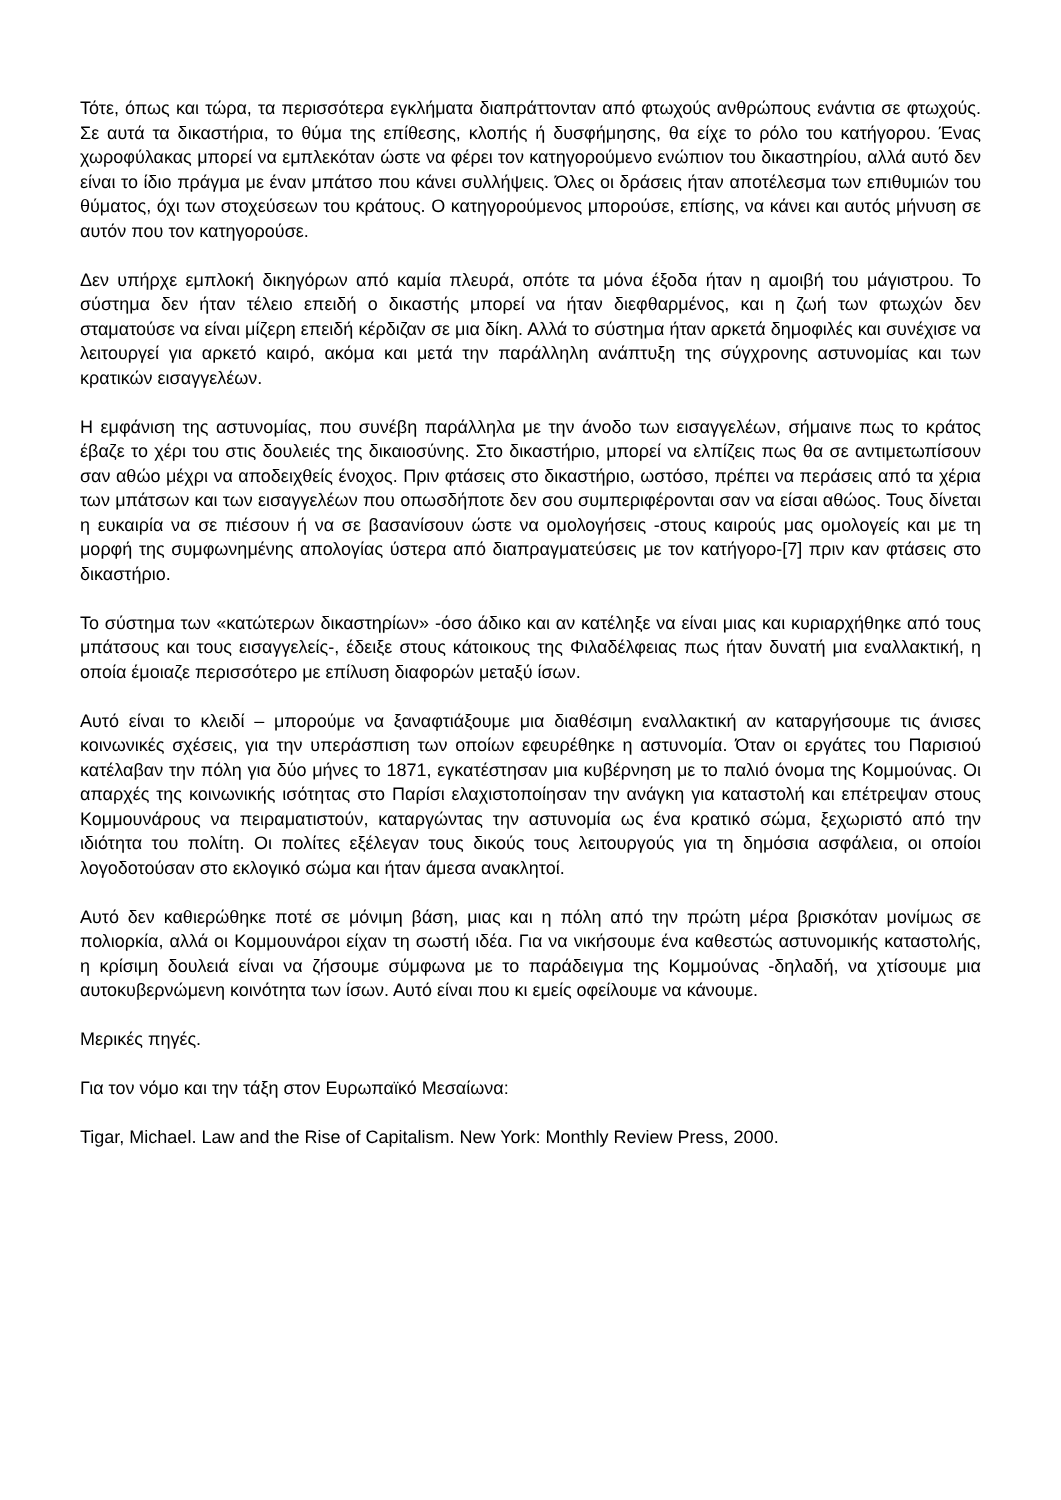Τότε, όπως και τώρα, τα περισσότερα εγκλήματα διαπράττονταν από φτωχούς ανθρώπους ενάντια σε φτωχούς. Σε αυτά τα δικαστήρια, το θύμα της επίθεσης, κλοπής ή δυσφήμησης, θα είχε το ρόλο του κατήγορου. Ένας χωροφύλακας μπορεί να εμπλεκόταν ώστε να φέρει τον κατηγορούμενο ενώπιον του δικαστηρίου, αλλά αυτό δεν είναι το ίδιο πράγμα με έναν μπάτσο που κάνει συλλήψεις. Όλες οι δράσεις ήταν αποτέλεσμα των επιθυμιών του θύματος, όχι των στοχεύσεων του κράτους. Ο κατηγορούμενος μπορούσε, επίσης, να κάνει και αυτός μήνυση σε αυτόν που τον κατηγορούσε.
Δεν υπήρχε εμπλοκή δικηγόρων από καμία πλευρά, οπότε τα μόνα έξοδα ήταν η αμοιβή του μάγιστρου. Το σύστημα δεν ήταν τέλειο επειδή ο δικαστής μπορεί να ήταν διεφθαρμένος, και η ζωή των φτωχών δεν σταματούσε να είναι μίζερη επειδή κέρδιζαν σε μια δίκη. Αλλά το σύστημα ήταν αρκετά δημοφιλές και συνέχισε να λειτουργεί για αρκετό καιρό, ακόμα και μετά την παράλληλη ανάπτυξη της σύγχρονης αστυνομίας και των κρατικών εισαγγελέων.
Η εμφάνιση της αστυνομίας, που συνέβη παράλληλα με την άνοδο των εισαγγελέων, σήμαινε πως το κράτος έβαζε το χέρι του στις δουλειές της δικαιοσύνης. Στο δικαστήριο, μπορεί να ελπίζεις πως θα σε αντιμετωπίσουν σαν αθώο μέχρι να αποδειχθείς ένοχος. Πριν φτάσεις στο δικαστήριο, ωστόσο, πρέπει να περάσεις από τα χέρια των μπάτσων και των εισαγγελέων που οπωσδήποτε δεν σου συμπεριφέρονται σαν να είσαι αθώος. Τους δίνεται η ευκαιρία να σε πιέσουν ή να σε βασανίσουν ώστε να ομολογήσεις -στους καιρούς μας ομολογείς και με τη μορφή της συμφωνημένης απολογίας ύστερα από διαπραγματεύσεις με τον κατήγορο-[7] πριν καν φτάσεις στο δικαστήριο.
Το σύστημα των «κατώτερων δικαστηρίων» -όσο άδικο και αν κατέληξε να είναι μιας και κυριαρχήθηκε από τους μπάτσους και τους εισαγγελείς-, έδειξε στους κάτοικους της Φιλαδέλφειας πως ήταν δυνατή μια εναλλακτική, η οποία έμοιαζε περισσότερο με επίλυση διαφορών μεταξύ ίσων.
Αυτό είναι το κλειδί – μπορούμε να ξαναφτιάξουμε μια διαθέσιμη εναλλακτική αν καταργήσουμε τις άνισες κοινωνικές σχέσεις, για την υπεράσπιση των οποίων εφευρέθηκε η αστυνομία. Όταν οι εργάτες του Παρισιού κατέλαβαν την πόλη για δύο μήνες το 1871, εγκατέστησαν μια κυβέρνηση με το παλιό όνομα της Κομμούνας. Οι απαρχές της κοινωνικής ισότητας στο Παρίσι ελαχιστοποίησαν την ανάγκη για καταστολή και επέτρεψαν στους Κομμουνάρους να πειραματιστούν, καταργώντας την αστυνομία ως ένα κρατικό σώμα, ξεχωριστό από την ιδιότητα του πολίτη. Οι πολίτες εξέλεγαν τους δικούς τους λειτουργούς για τη δημόσια ασφάλεια, οι οποίοι λογοδοτούσαν στο εκλογικό σώμα και ήταν άμεσα ανακλητοί.
Αυτό δεν καθιερώθηκε ποτέ σε μόνιμη βάση, μιας και η πόλη από την πρώτη μέρα βρισκόταν μονίμως σε πολιορκία, αλλά οι Κομμουνάροι είχαν τη σωστή ιδέα. Για να νικήσουμε ένα καθεστώς αστυνομικής καταστολής, η κρίσιμη δουλειά είναι να ζήσουμε σύμφωνα με το παράδειγμα της Κομμούνας -δηλαδή, να χτίσουμε μια αυτοκυβερνώμενη κοινότητα των ίσων. Αυτό είναι που κι εμείς οφείλουμε να κάνουμε.
Μερικές πηγές.
Για τον νόμο και την τάξη στον Ευρωπαϊκό Μεσαίωνα:
Tigar, Michael. Law and the Rise of Capitalism. New York: Monthly Review Press, 2000.